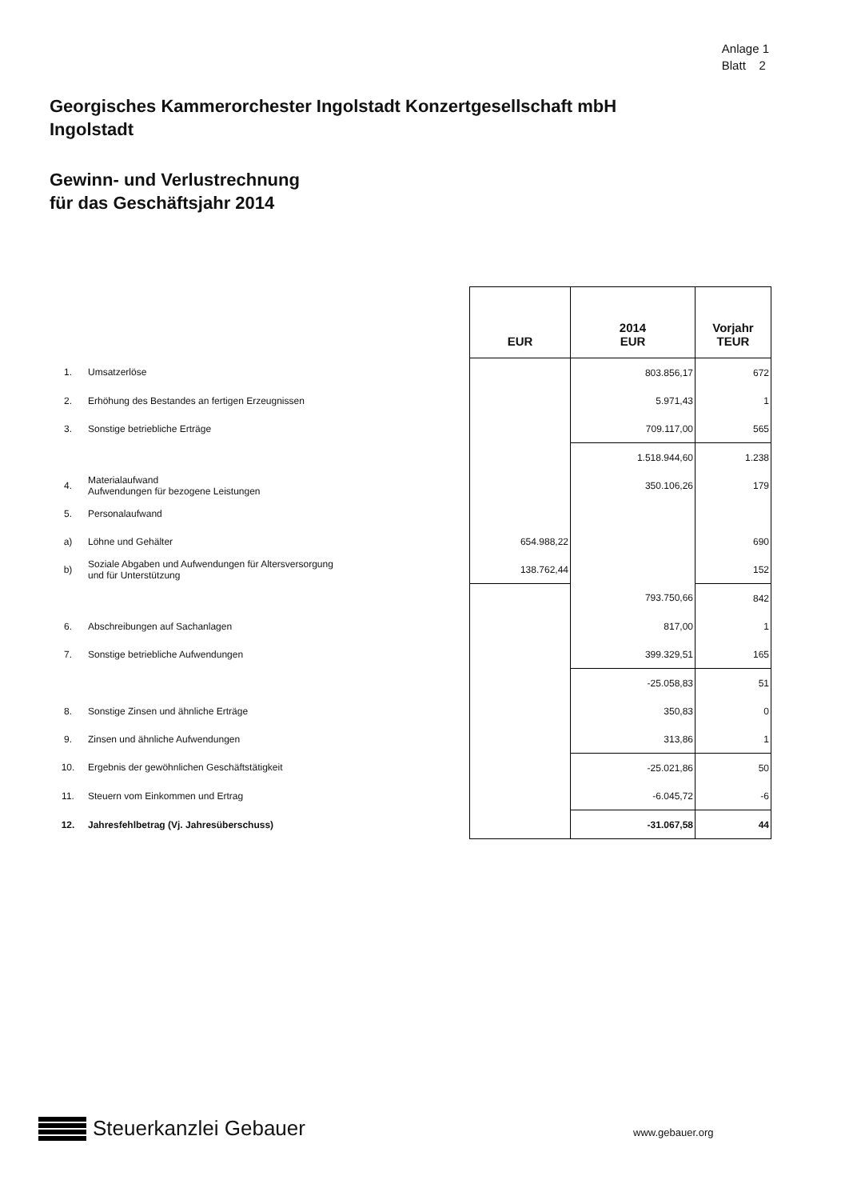Anlage 1
Blatt 2
Georgisches Kammerorchester Ingolstadt Konzertgesellschaft mbH
Ingolstadt
Gewinn- und Verlustrechnung
für das Geschäftsjahr 2014
| | | EUR | 2014 EUR | Vorjahr TEUR |
| --- | --- | --- | --- | --- |
| 1. | Umsatzerlöse | | 803.856,17 | 672 |
| 2. | Erhöhung des Bestandes an fertigen Erzeugnissen | | 5.971,43 | 1 |
| 3. | Sonstige betriebliche Erträge | | 709.117,00 | 565 |
| | | | 1.518.944,60 | 1.238 |
| 4. | Materialaufwand Aufwendungen für bezogene Leistungen | | 350.106,26 | 179 |
| 5. | Personalaufwand | | | |
| a) | Löhne und Gehälter | 654.988,22 | | 690 |
| b) | Soziale Abgaben und Aufwendungen für Altersversorgung und für Unterstützung | 138.762,44 | | 152 |
| | | | 793.750,66 | 842 |
| 6. | Abschreibungen auf Sachanlagen | | 817,00 | 1 |
| 7. | Sonstige betriebliche Aufwendungen | | 399.329,51 | 165 |
| | | | -25.058,83 | 51 |
| 8. | Sonstige Zinsen und ähnliche Erträge | | 350,83 | 0 |
| 9. | Zinsen und ähnliche Aufwendungen | | 313,86 | 1 |
| 10. | Ergebnis der gewöhnlichen Geschäftstätigkeit | | -25.021,86 | 50 |
| 11. | Steuern vom Einkommen und Ertrag | | -6.045,72 | -6 |
| 12. | Jahresfehlbetrag (Vj. Jahresüberschuss) | | -31.067,58 | 44 |
Steuerkanzlei Gebauer www.gebauer.org